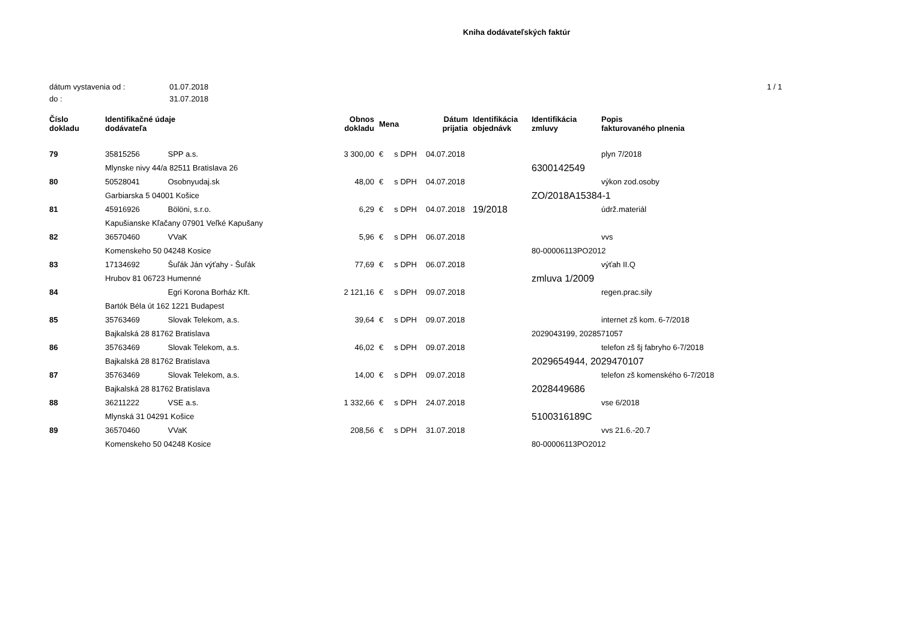Kniha dodávateľských faktúr
dátum vystavenia od : 01.07.2018 1 / 1
do : 31.07.2018
| Číslo dokladu | Identifikačné údaje dodávateľa | | Obnos dokladu | Mena | Dátum prijatia | Identifikácia objednávk | Identifikácia zmluvy | Popis fakturovaného plnenia |
| --- | --- | --- | --- | --- | --- | --- | --- | --- |
| 79 | 35815256 | SPP a.s. | 3 300,00 | € s DPH | 04.07.2018 | | | plyn 7/2018 |
| | Mlynske nivy 44/a 82511 Bratislava 26 | | | | | | 6300142549 | |
| 80 | 50528041 | Osobnyudaj.sk | 48,00 | € s DPH | 04.07.2018 | | | výkon zod.osoby |
| | Garbiarska 5 04001 Košice | | | | | | ZO/2018A15384-1 | |
| 81 | 45916926 | Bölöni, s.r.o. | 6,29 | € s DPH | 04.07.2018 | 19/2018 | | údrž.materiál |
| | Kapušianske Kľačany 07901 Veľké Kapušany | | | | | | | |
| 82 | 36570460 | VVaK | 5,96 | € s DPH | 06.07.2018 | | | vvs |
| | Komenskeho 50 04248 Kosice | | | | | | 80-00006113PO2012 | |
| 83 | 17134692 | Šuľák Ján výťahy - Šuľák | 77,69 | € s DPH | 06.07.2018 | | | výťah II.Q |
| | Hrubov 81 06723 Humenné | | | | | | zmluva 1/2009 | |
| 84 | | Egri Korona Borház Kft. | 2 121,16 | € s DPH | 09.07.2018 | | | regen.prac.sily |
| | Bartók Béla út 162 1221 Budapest | | | | | | | |
| 85 | 35763469 | Slovak Telekom, a.s. | 39,64 | € s DPH | 09.07.2018 | | | internet zš kom. 6-7/2018 |
| | Bajkalská 28 81762 Bratislava | | | | | | 2029043199, 2028571057 | |
| 86 | 35763469 | Slovak Telekom, a.s. | 46,02 | € s DPH | 09.07.2018 | | | telefon zš šj fabryho 6-7/2018 |
| | Bajkalská 28 81762 Bratislava | | | | | | 2029654944, 2029470107 | |
| 87 | 35763469 | Slovak Telekom, a.s. | 14,00 | € s DPH | 09.07.2018 | | | telefon zš komenského 6-7/2018 |
| | Bajkalská 28 81762 Bratislava | | | | | | 2028449686 | |
| 88 | 36211222 | VSE a.s. | 1 332,66 | € s DPH | 24.07.2018 | | | vse 6/2018 |
| | Mlynská 31 04291 Košice | | | | | | 5100316189C | |
| 89 | 36570460 | VVaK | 208,56 | € s DPH | 31.07.2018 | | | vvs 21.6.-20.7 |
| | Komenskeho 50 04248 Kosice | | | | | | 80-00006113PO2012 | |